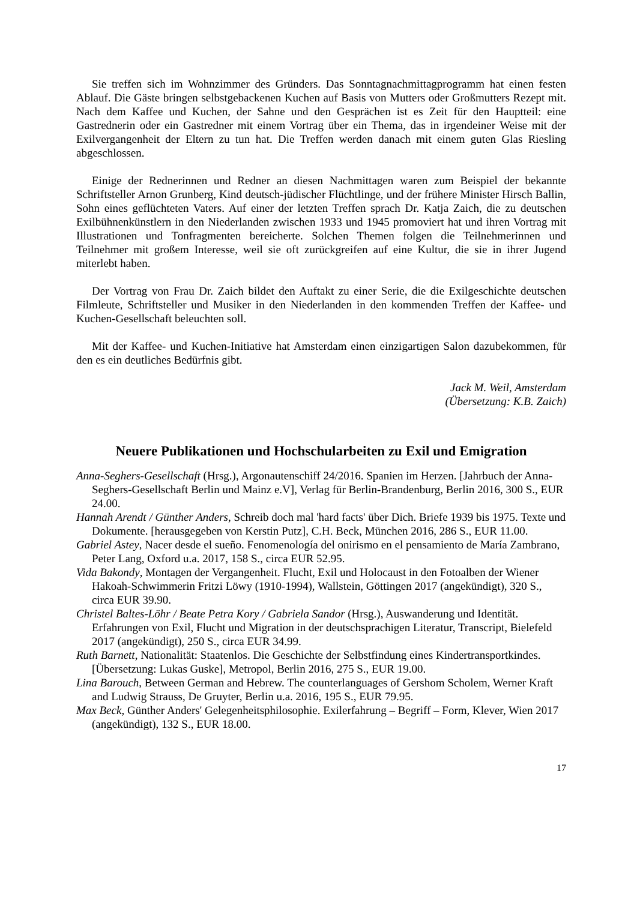Sie treffen sich im Wohnzimmer des Gründers. Das Sonntagnachmittagprogramm hat einen festen Ablauf. Die Gäste bringen selbstgebackenen Kuchen auf Basis von Mutters oder Großmutters Rezept mit. Nach dem Kaffee und Kuchen, der Sahne und den Gesprächen ist es Zeit für den Hauptteil: eine Gastrednerin oder ein Gastredner mit einem Vortrag über ein Thema, das in irgendeiner Weise mit der Exilvergangenheit der Eltern zu tun hat. Die Treffen werden danach mit einem guten Glas Riesling abgeschlossen.
Einige der Rednerinnen und Redner an diesen Nachmittagen waren zum Beispiel der bekannte Schriftsteller Arnon Grunberg, Kind deutsch-jüdischer Flüchtlinge, und der frühere Minister Hirsch Ballin, Sohn eines geflüchteten Vaters. Auf einer der letzten Treffen sprach Dr. Katja Zaich, die zu deutschen Exilbühnenkünstlern in den Niederlanden zwischen 1933 und 1945 promoviert hat und ihren Vortrag mit Illustrationen und Tonfragmenten bereicherte. Solchen Themen folgen die Teilnehmerinnen und Teilnehmer mit großem Interesse, weil sie oft zurückgreifen auf eine Kultur, die sie in ihrer Jugend miterlebt haben.
Der Vortrag von Frau Dr. Zaich bildet den Auftakt zu einer Serie, die die Exilgeschichte deutschen Filmleute, Schriftsteller und Musiker in den Niederlanden in den kommenden Treffen der Kaffee- und Kuchen-Gesellschaft beleuchten soll.
Mit der Kaffee- und Kuchen-Initiative hat Amsterdam einen einzigartigen Salon dazubekommen, für den es ein deutliches Bedürfnis gibt.
Jack M. Weil, Amsterdam
(Übersetzung: K.B. Zaich)
Neuere Publikationen und Hochschularbeiten zu Exil und Emigration
Anna-Seghers-Gesellschaft (Hrsg.), Argonautenschiff 24/2016. Spanien im Herzen. [Jahrbuch der Anna-Seghers-Gesellschaft Berlin und Mainz e.V], Verlag für Berlin-Brandenburg, Berlin 2016, 300 S., EUR 24.00.
Hannah Arendt / Günther Anders, Schreib doch mal 'hard facts' über Dich. Briefe 1939 bis 1975. Texte und Dokumente. [herausgegeben von Kerstin Putz], C.H. Beck, München 2016, 286 S., EUR 11.00.
Gabriel Astey, Nacer desde el sueño. Fenomenología del onirismo en el pensamiento de María Zambrano, Peter Lang, Oxford u.a. 2017, 158 S., circa EUR 52.95.
Vida Bakondy, Montagen der Vergangenheit. Flucht, Exil und Holocaust in den Fotoalben der Wiener Hakoah-Schwimmerin Fritzi Löwy (1910-1994), Wallstein, Göttingen 2017 (angekündigt), 320 S., circa EUR 39.90.
Christel Baltes-Löhr / Beate Petra Kory / Gabriela Sandor (Hrsg.), Auswanderung und Identität. Erfahrungen von Exil, Flucht und Migration in der deutschsprachigen Literatur, Transcript, Bielefeld 2017 (angekündigt), 250 S., circa EUR 34.99.
Ruth Barnett, Nationalität: Staatenlos. Die Geschichte der Selbstfindung eines Kindertransportkindes. [Übersetzung: Lukas Guske], Metropol, Berlin 2016, 275 S., EUR 19.00.
Lina Barouch, Between German and Hebrew. The counterlanguages of Gershom Scholem, Werner Kraft and Ludwig Strauss, De Gruyter, Berlin u.a. 2016, 195 S., EUR 79.95.
Max Beck, Günther Anders' Gelegenheitsphilosophie. Exilerfahrung – Begriff – Form, Klever, Wien 2017 (angekündigt), 132 S., EUR 18.00.
17